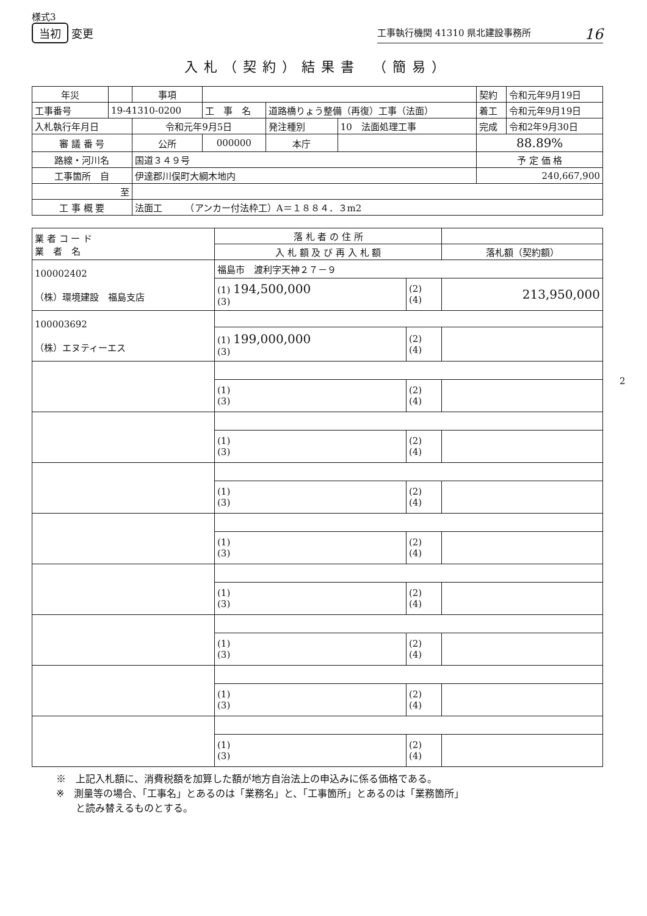様式3
当初 変更
工事執行機関 41310 県北建設事務所 16
入札（契約）結果書　（簡易）
| 年災 | | 事項 | | | | 契約 | 令和元年9月19日 |
| 工事番号 | 19-41310-0200 | | 工 事 名 | 道路橋りょう整備（再復）工事（法面） | | 着工 | 令和元年9月19日 |
| 入札執行年月日 | | 令和元年9月5日 | | 発注種別 | 10 法面処理工事 | 完成 | 令和2年9月30日 |
| 審 議 番 号 | | 公所 | 000000 | 本庁 | | 88.89% | |
| 路線・河川名 | | 国道３４９号 | | | | 予 定 価 格 | |
| 工事箇所 自 | | 伊達郡川俣町大綱木地内 | | | | 240,667,900 | |
| 至 | | | | | | | |
| 工 事 概 要 | | 法面工 （アンカー付法枠工）A＝１８８４．３m2 | | | | | |
| 業 者 コ ー ド 業 者 名 | 落 札 者 の 住 所 | | |
| | 入 札 額 及 び 再 入 札 額 | | 落札額（契約額） |
| 100002402 （株）環境建設 福島支店 | 福島市 渡利字天神２７－９ | | |
| | (1) 194,500,000 (3) | (2) (4) | 213,950,000 |
| 100003692 （株）エヌティーエス | | | |
| | (1) 199,000,000 (3) | (2) (4) | |
| | (1) (3) | (2) (4) | |
| | (1) (3) | (2) (4) | |
| | (1) (3) | (2) (4) | |
| | (1) (3) | (2) (4) | |
| | (1) (3) | (2) (4) | |
| | (1) (3) | (2) (4) | |
| | (1) (3) | (2) (4) | |
| | (1) (3) | (2) (4) | |
※　上記入札額に、消費税額を加算した額が地方自治法上の申込みに係る価格である。
※　測量等の場合、「工事名」とあるのは「業務名」と、「工事箇所」とあるのは「業務箇所」
　　と読み替えるものとする。
2